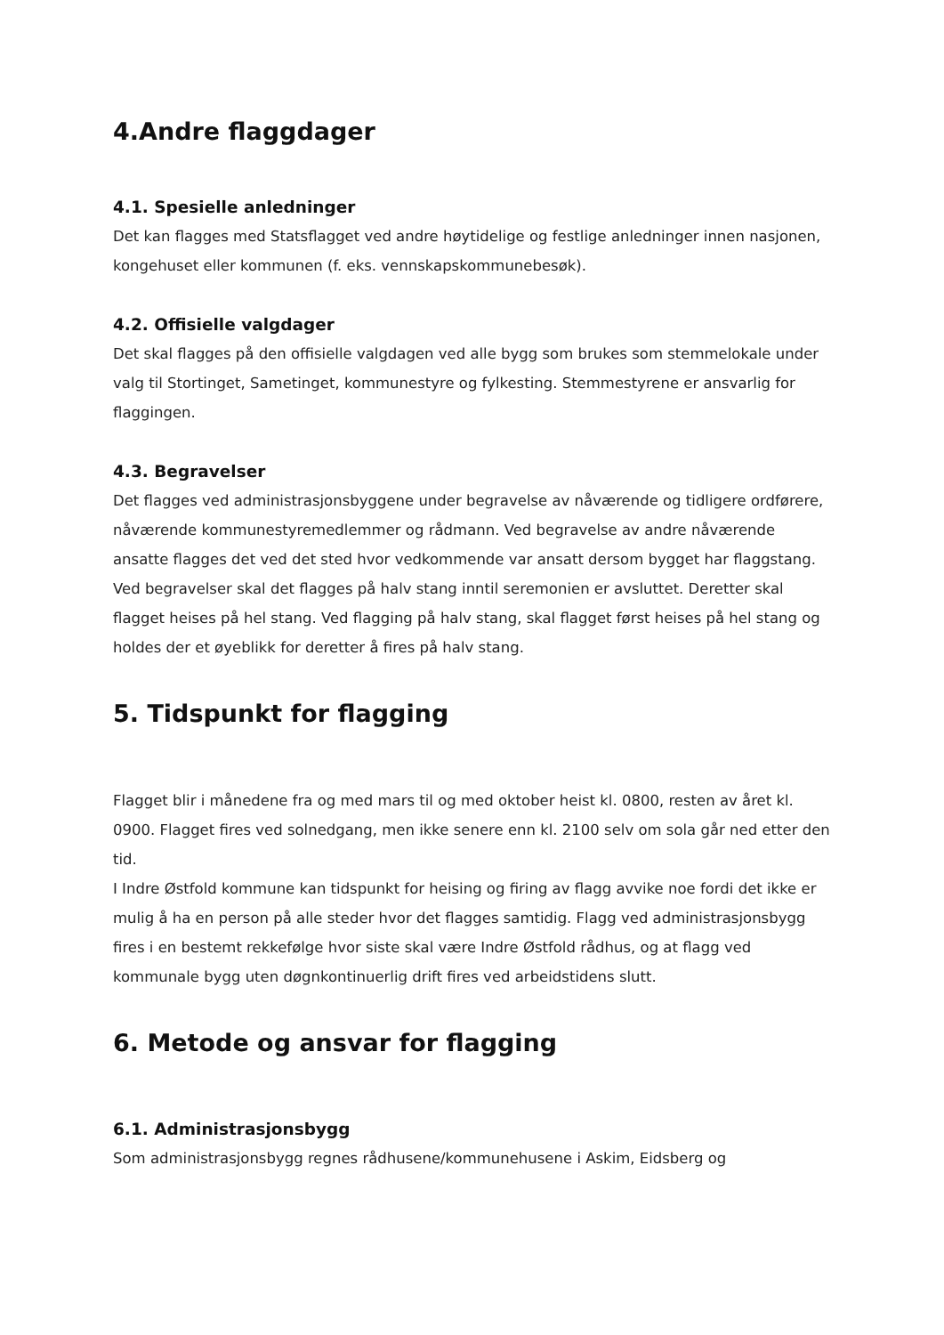4.Andre flaggdager
4.1. Spesielle anledninger
Det kan flagges med Statsflagget ved andre høytidelige og festlige anledninger innen nasjonen, kongehuset eller kommunen (f. eks. vennskapskommunebesøk).
4.2. Offisielle valgdager
Det skal flagges på den offisielle valgdagen ved alle bygg som brukes som stemmelokale under valg til Stortinget, Sametinget, kommunestyre og fylkesting. Stemmestyrene er ansvarlig for flaggingen.
4.3. Begravelser
Det flagges ved administrasjonsbyggene under begravelse av nåværende og tidligere ordførere, nåværende kommunestyremedlemmer og rådmann. Ved begravelse av andre nåværende ansatte flagges det ved det sted hvor vedkommende var ansatt dersom bygget har flaggstang.
Ved begravelser skal det flagges på halv stang inntil seremonien er avsluttet. Deretter skal flagget heises på hel stang. Ved flagging på halv stang, skal flagget først heises på hel stang og holdes der et øyeblikk for deretter å fires på halv stang.
5. Tidspunkt for flagging
Flagget blir i månedene fra og med mars til og med oktober heist kl. 0800, resten av året kl. 0900. Flagget fires ved solnedgang, men ikke senere enn kl. 2100 selv om sola går ned etter den tid.
I Indre Østfold kommune kan tidspunkt for heising og firing av flagg avvike noe fordi det ikke er mulig å ha en person på alle steder hvor det flagges samtidig. Flagg ved administrasjonsbygg fires i en bestemt rekkefølge hvor siste skal være Indre Østfold rådhus, og at flagg ved kommunale bygg uten døgnkontinuerlig drift fires ved arbeidstidens slutt.
6. Metode og ansvar for flagging
6.1. Administrasjonsbygg
Som administrasjonsbygg regnes rådhusene/kommunehusene i Askim, Eidsberg og